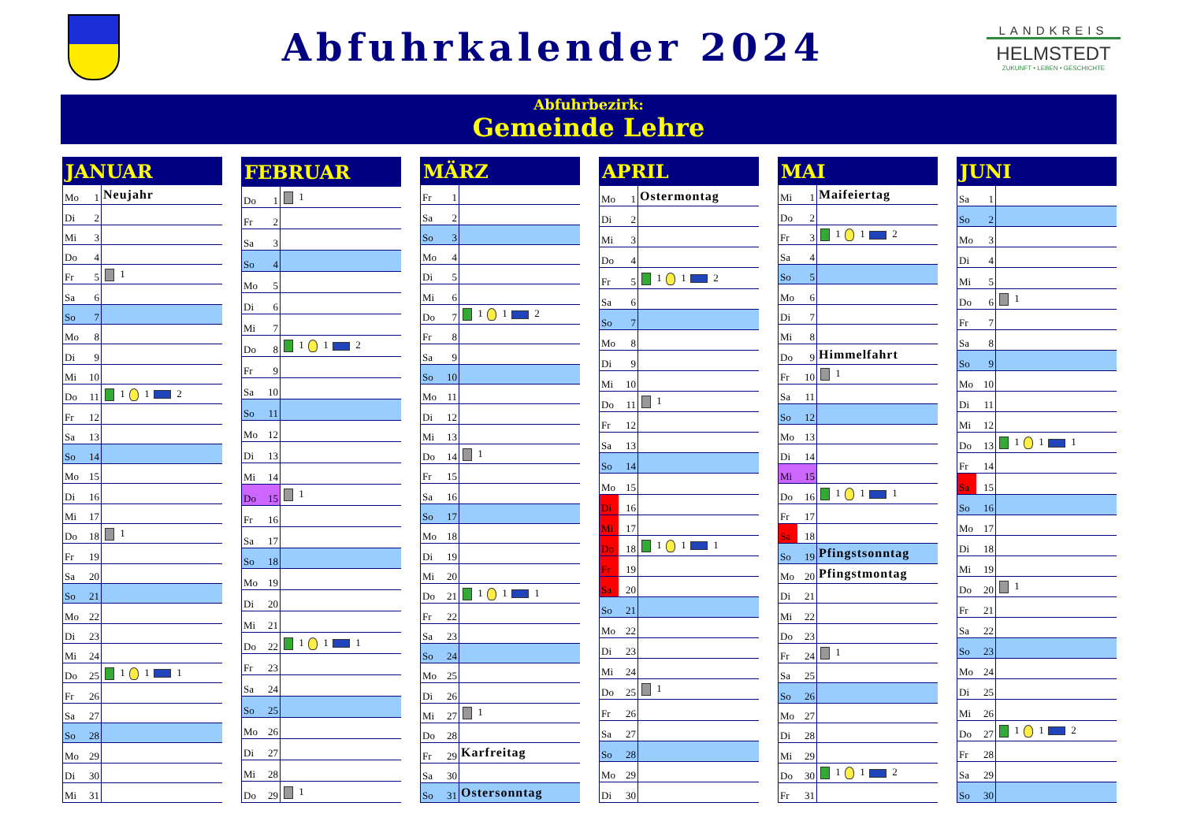Abfuhrkalender 2024
LANDKREIS
HELMSTEDT
ZUKUNFT • LEBEN • GESCHICHTE
Abfuhrbezirk:
Gemeinde Lehre
| JANUAR | | |
| --- | --- | --- |
| Mo | 1 | Neujahr |
| Di | 2 | |
| Mi | 3 | |
| Do | 4 | |
| Fr | 5 | 1 |
| Sa | 6 | |
| So | 7 | |
| Mo | 8 | |
| Di | 9 | |
| Mi | 10 | |
| Do | 11 | 1 1 2 |
| Fr | 12 | |
| Sa | 13 | |
| So | 14 | |
| Mo | 15 | |
| Di | 16 | |
| Mi | 17 | |
| Do | 18 | 1 |
| Fr | 19 | |
| Sa | 20 | |
| So | 21 | |
| Mo | 22 | |
| Di | 23 | |
| Mi | 24 | |
| Do | 25 | 1 1 1 |
| Fr | 26 | |
| Sa | 27 | |
| So | 28 | |
| Mo | 29 | |
| Di | 30 | |
| Mi | 31 | |
| FEBRUAR | | |
| --- | --- | --- |
| Do | 1 | 1 |
| Fr | 2 | |
| Sa | 3 | |
| So | 4 | |
| Mo | 5 | |
| Di | 6 | |
| Mi | 7 | |
| Do | 8 | 1 1 2 |
| Fr | 9 | |
| Sa | 10 | |
| So | 11 | |
| Mo | 12 | |
| Di | 13 | |
| Mi | 14 | |
| Do | 15 | 1 |
| Fr | 16 | |
| Sa | 17 | |
| So | 18 | |
| Mo | 19 | |
| Di | 20 | |
| Mi | 21 | |
| Do | 22 | 1 1 1 |
| Fr | 23 | |
| Sa | 24 | |
| So | 25 | |
| Mo | 26 | |
| Di | 27 | |
| Mi | 28 | |
| Do | 29 | 1 |
| MÄRZ | | |
| --- | --- | --- |
| Fr | 1 | |
| Sa | 2 | |
| So | 3 | |
| Mo | 4 | |
| Di | 5 | |
| Mi | 6 | |
| Do | 7 | 1 1 2 |
| Fr | 8 | |
| Sa | 9 | |
| So | 10 | |
| Mo | 11 | |
| Di | 12 | |
| Mi | 13 | |
| Do | 14 | 1 |
| Fr | 15 | |
| Sa | 16 | |
| So | 17 | |
| Mo | 18 | |
| Di | 19 | |
| Mi | 20 | |
| Do | 21 | 1 1 1 |
| Fr | 22 | |
| Sa | 23 | |
| So | 24 | |
| Mo | 25 | |
| Di | 26 | |
| Mi | 27 | 1 |
| Do | 28 | |
| Fr | 29 | Karfreitag |
| Sa | 30 | |
| So | 31 | Ostersonntag |
| APRIL | | |
| --- | --- | --- |
| Mo | 1 | Ostermontag |
| Di | 2 | |
| Mi | 3 | |
| Do | 4 | |
| Fr | 5 | 1 1 2 |
| Sa | 6 | |
| So | 7 | |
| Mo | 8 | |
| Di | 9 | |
| Mi | 10 | |
| Do | 11 | 1 |
| Fr | 12 | |
| Sa | 13 | |
| So | 14 | |
| Mo | 15 | |
| Di | 16 | |
| Mi | 17 | |
| Do | 18 | 1 1 1 |
| Fr | 19 | |
| Sa | 20 | |
| So | 21 | |
| Mo | 22 | |
| Di | 23 | |
| Mi | 24 | |
| Do | 25 | 1 |
| Fr | 26 | |
| Sa | 27 | |
| So | 28 | |
| Mo | 29 | |
| Di | 30 | |
| MAI | | |
| --- | --- | --- |
| Mi | 1 | Maifeiertag |
| Do | 2 | |
| Fr | 3 | 1 1 2 |
| Sa | 4 | |
| So | 5 | |
| Mo | 6 | |
| Di | 7 | |
| Mi | 8 | |
| Do | 9 | Himmelfahrt |
| Fr | 10 | 1 |
| Sa | 11 | |
| So | 12 | |
| Mo | 13 | |
| Di | 14 | |
| Mi | 15 | |
| Do | 16 | 1 1 1 |
| Fr | 17 | |
| Sa | 18 | |
| So | 19 | Pfingstsonntag |
| Mo | 20 | Pfingstmontag |
| Di | 21 | |
| Mi | 22 | |
| Do | 23 | |
| Fr | 24 | 1 |
| Sa | 25 | |
| So | 26 | |
| Mo | 27 | |
| Di | 28 | |
| Mi | 29 | |
| Do | 30 | 1 1 2 |
| Fr | 31 | |
| JUNI | | |
| --- | --- | --- |
| Sa | 1 | |
| So | 2 | |
| Mo | 3 | |
| Di | 4 | |
| Mi | 5 | |
| Do | 6 | 1 |
| Fr | 7 | |
| Sa | 8 | |
| So | 9 | |
| Mo | 10 | |
| Di | 11 | |
| Mi | 12 | |
| Do | 13 | 1 1 1 |
| Fr | 14 | |
| Sa | 15 | |
| So | 16 | |
| Mo | 17 | |
| Di | 18 | |
| Mi | 19 | |
| Do | 20 | 1 |
| Fr | 21 | |
| Sa | 22 | |
| So | 23 | |
| Mo | 24 | |
| Di | 25 | |
| Mi | 26 | |
| Do | 27 | 1 1 2 |
| Fr | 28 | |
| Sa | 29 | |
| So | 30 | |